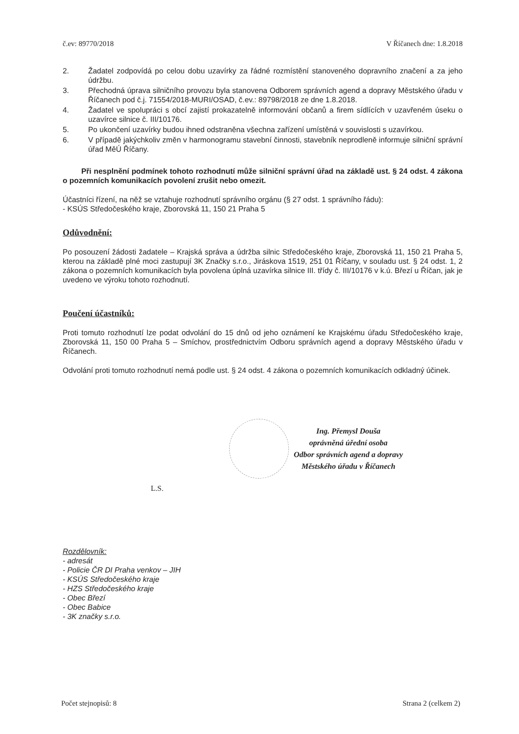č.ev: 89770/2018 V Říčanech dne: 1.8.2018
2. Žadatel zodpovídá po celou dobu uzavírky za řádné rozmístění stanoveného dopravního značení a za jeho údržbu.
3. Přechodná úprava silničního provozu byla stanovena Odborem správních agend a dopravy Městského úřadu v Říčanech pod č.j. 71554/2018-MURI/OSAD, č.ev.: 89798/2018 ze dne 1.8.2018.
4. Žadatel ve spolupráci s obcí zajistí prokazatelně informování občanů a firem sídlících v uzavřeném úseku o uzavírce silnice č. III/10176.
5. Po ukončení uzavírky budou ihned odstraněna všechna zařízení umístěná v souvislosti s uzavírkou.
6. V případě jakýchkoliv změn v harmonogramu stavební činnosti, stavebník neprodleně informuje silniční správní úřad MěÚ Říčany.
Při nesplnění podmínek tohoto rozhodnutí může silniční správní úřad na základě ust. § 24 odst. 4 zákona o pozemních komunikacích povolení zrušit nebo omezit.
Účastníci řízení, na něž se vztahuje rozhodnutí správního orgánu (§ 27 odst. 1 správního řádu):
- KSÚS Středočeského kraje, Zborovská 11, 150 21 Praha 5
Odůvodnění:
Po posouzení žádosti žadatele – Krajská správa a údržba silnic Středočeského kraje, Zborovská 11, 150 21 Praha 5, kterou na základě plné moci zastupují 3K Značky s.r.o., Jiráskova 1519, 251 01 Říčany, v souladu ust. § 24 odst. 1, 2 zákona o pozemních komunikacích byla povolena úplná uzavírka silnice III. třídy č. III/10176 v k.ú. Březí u Říčan, jak je uvedeno ve výroku tohoto rozhodnutí.
Poučení účastníků:
Proti tomuto rozhodnutí lze podat odvolání do 15 dnů od jeho oznámení ke Krajskému úřadu Středočeského kraje, Zborovská 11, 150 00 Praha 5 – Smíchov, prostřednictvím Odboru správních agend a dopravy Městského úřadu v Říčanech.
Odvolání proti tomuto rozhodnutí nemá podle ust. § 24 odst. 4 zákona o pozemních komunikacích odkladný účinek.
Ing. Přemysl Douša
oprávněná úřední osoba
Odbor správních agend a dopravy
Městského úřadu v Říčanech
L.S.
Rozdělovník:
- adresát
- Policie ČR DI Praha venkov – JIH
- KSÚS Středočeského kraje
- HZS Středočeského kraje
- Obec Březí
- Obec Babice
- 3K značky s.r.o.
Počet stejnopisů: 8 Strana 2 (celkem 2)